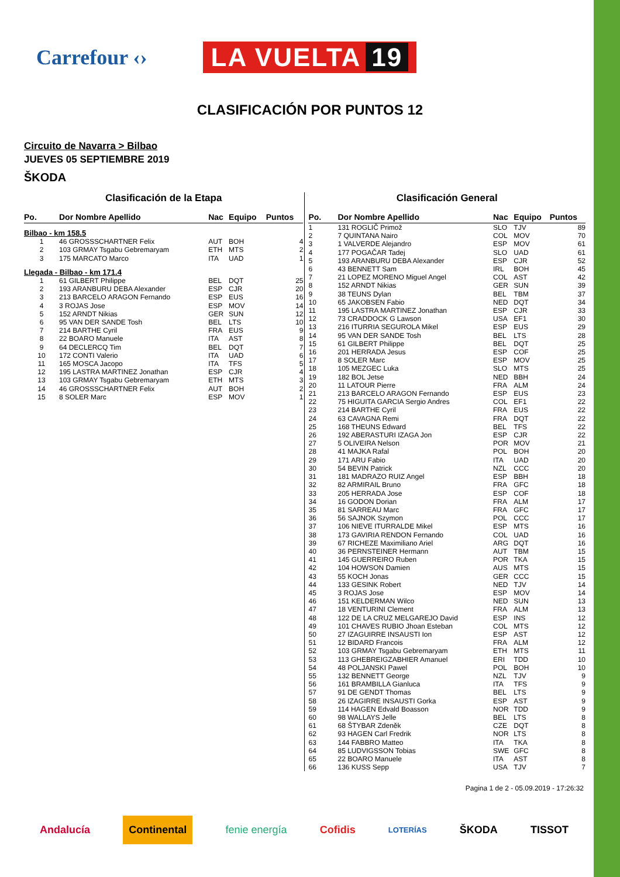Carrefour ‹›
LA VUELTA 19
CLASIFICACIÓN POR PUNTOS 12
Circuito de Navarra > Bilbao
JUEVES 05 SEPTIEMBRE 2019
ŠKODA
Clasificación de la Etapa
| Po. | Dor Nombre Apellido | Nac | Equipo | Puntos |
| --- | --- | --- | --- | --- |
| Bilbao - km 158.5 | | | | |
| 1 | 46 GROSSSCHARTNER Felix | AUT | BOH | 4 |
| 2 | 103 GRMAY Tsgabu Gebremaryam | ETH | MTS | 2 |
| 3 | 175 MARCATO Marco | ITA | UAD | 1 |
| Llegada - Bilbao - km 171.4 | | | | |
| 1 | 61 GILBERT Philippe | BEL | DQT | 25 |
| 2 | 193 ARANBURU DEBA Alexander | ESP | CJR | 20 |
| 3 | 213 BARCELO ARAGON Fernando | ESP | EUS | 16 |
| 4 | 3 ROJAS Jose | ESP | MOV | 14 |
| 5 | 152 ARNDT Nikias | GER | SUN | 12 |
| 6 | 95 VAN DER SANDE Tosh | BEL | LTS | 10 |
| 7 | 214 BARTHE Cyril | FRA | EUS | 9 |
| 8 | 22 BOARO Manuele | ITA | AST | 8 |
| 9 | 64 DECLERCQ Tim | BEL | DQT | 7 |
| 10 | 172 CONTI Valerio | ITA | UAD | 6 |
| 11 | 165 MOSCA Jacopo | ITA | TFS | 5 |
| 12 | 195 LASTRA MARTINEZ Jonathan | ESP | CJR | 4 |
| 13 | 103 GRMAY Tsgabu Gebremaryam | ETH | MTS | 3 |
| 14 | 46 GROSSSCHARTNER Felix | AUT | BOH | 2 |
| 15 | 8 SOLER Marc | ESP | MOV | 1 |
Clasificación General
| Po. | Dor Nombre Apellido | Nac | Equipo | Puntos |
| --- | --- | --- | --- | --- |
| 1 | 131 ROGLIČ Primož | SLO | TJV | 89 |
| 2 | 7 QUINTANA Nairo | COL | MOV | 70 |
| 3 | 1 VALVERDE Alejandro | ESP | MOV | 61 |
| 4 | 177 POGAČAR Tadej | SLO | UAD | 61 |
| 5 | 193 ARANBURU DEBA Alexander | ESP | CJR | 52 |
| 6 | 43 BENNETT Sam | IRL | BOH | 45 |
| 7 | 21 LOPEZ MORENO Miguel Angel | COL | AST | 42 |
| 8 | 152 ARNDT Nikias | GER | SUN | 39 |
| 9 | 38 TEUNS Dylan | BEL | TBM | 37 |
| 10 | 65 JAKOBSEN Fabio | NED | DQT | 34 |
| 11 | 195 LASTRA MARTINEZ Jonathan | ESP | CJR | 33 |
| 12 | 73 CRADDOCK G Lawson | USA | EF1 | 30 |
| 13 | 216 ITURRIA SEGUROLA Mikel | ESP | EUS | 29 |
| 14 | 95 VAN DER SANDE Tosh | BEL | LTS | 28 |
| 15 | 61 GILBERT Philippe | BEL | DQT | 25 |
| 16 | 201 HERRADA Jesus | ESP | COF | 25 |
| 17 | 8 SOLER Marc | ESP | MOV | 25 |
| 18 | 105 MEZGEC Luka | SLO | MTS | 25 |
| 19 | 182 BOL Jetse | NED | BBH | 24 |
| 20 | 11 LATOUR Pierre | FRA | ALM | 24 |
| 21 | 213 BARCELO ARAGON Fernando | ESP | EUS | 23 |
| 22 | 75 HIGUITA GARCIA Sergio Andres | COL | EF1 | 22 |
| 23 | 214 BARTHE Cyril | FRA | EUS | 22 |
| 24 | 63 CAVAGNA Remi | FRA | DQT | 22 |
| 25 | 168 THEUNS Edward | BEL | TFS | 22 |
| 26 | 192 ABERASTURI IZAGA Jon | ESP | CJR | 22 |
| 27 | 5 OLIVEIRA Nelson | POR | MOV | 21 |
| 28 | 41 MAJKA Rafal | POL | BOH | 20 |
| 29 | 171 ARU Fabio | ITA | UAD | 20 |
| 30 | 54 BEVIN Patrick | NZL | CCC | 20 |
| 31 | 181 MADRAZO RUIZ Angel | ESP | BBH | 18 |
| 32 | 82 ARMIRAIL Bruno | FRA | GFC | 18 |
| 33 | 205 HERRADA Jose | ESP | COF | 18 |
| 34 | 16 GODON Dorian | FRA | ALM | 17 |
| 35 | 81 SARREAU Marc | FRA | GFC | 17 |
| 36 | 56 SAJNOK Szymon | POL | CCC | 17 |
| 37 | 106 NIEVE ITURRALDE Mikel | ESP | MTS | 16 |
| 38 | 173 GAVIRIA RENDON Fernando | COL | UAD | 16 |
| 39 | 67 RICHEZE Maximiliano Ariel | ARG | DQT | 16 |
| 40 | 36 PERNSTEINER Hermann | AUT | TBM | 15 |
| 41 | 145 GUERREIRO Ruben | POR | TKA | 15 |
| 42 | 104 HOWSON Damien | AUS | MTS | 15 |
| 43 | 55 KOCH Jonas | GER | CCC | 15 |
| 44 | 133 GESINK Robert | NED | TJV | 14 |
| 45 | 3 ROJAS Jose | ESP | MOV | 14 |
| 46 | 151 KELDERMAN Wilco | NED | SUN | 13 |
| 47 | 18 VENTURINI Clement | FRA | ALM | 13 |
| 48 | 122 DE LA CRUZ MELGAREJO David | ESP | INS | 12 |
| 49 | 101 CHAVES RUBIO Jhoan Esteban | COL | MTS | 12 |
| 50 | 27 IZAGUIRRE INSAUSTI Ion | ESP | AST | 12 |
| 51 | 12 BIDARD Francois | FRA | ALM | 12 |
| 52 | 103 GRMAY Tsgabu Gebremaryam | ETH | MTS | 11 |
| 53 | 113 GHEBREIGZABHIER Amanuel | ERI | TDD | 10 |
| 54 | 48 POLJANSKI Pawel | POL | BOH | 10 |
| 55 | 132 BENNETT George | NZL | TJV | 9 |
| 56 | 161 BRAMBILLA Gianluca | ITA | TFS | 9 |
| 57 | 91 DE GENDT Thomas | BEL | LTS | 9 |
| 58 | 26 IZAGIRRE INSAUSTI Gorka | ESP | AST | 9 |
| 59 | 114 HAGEN Edvald Boasson | NOR | TDD | 9 |
| 60 | 98 WALLAYS Jelle | BEL | LTS | 8 |
| 61 | 68 ŠTYBAR Zdeněk | CZE | DQT | 8 |
| 62 | 93 HAGEN Carl Fredrik | NOR | LTS | 8 |
| 63 | 144 FABBRO Matteo | ITA | TKA | 8 |
| 64 | 85 LUDVIGSSON Tobias | SWE | GFC | 8 |
| 65 | 22 BOARO Manuele | ITA | AST | 8 |
| 66 | 136 KUSS Sepp | USA | TJV | 7 |
Pagina 1 de 2 - 05.09.2019 - 17:26:32
Andalucía Continental fenie energía Cofidis LOTERÍAS ŠKODA TISSOT